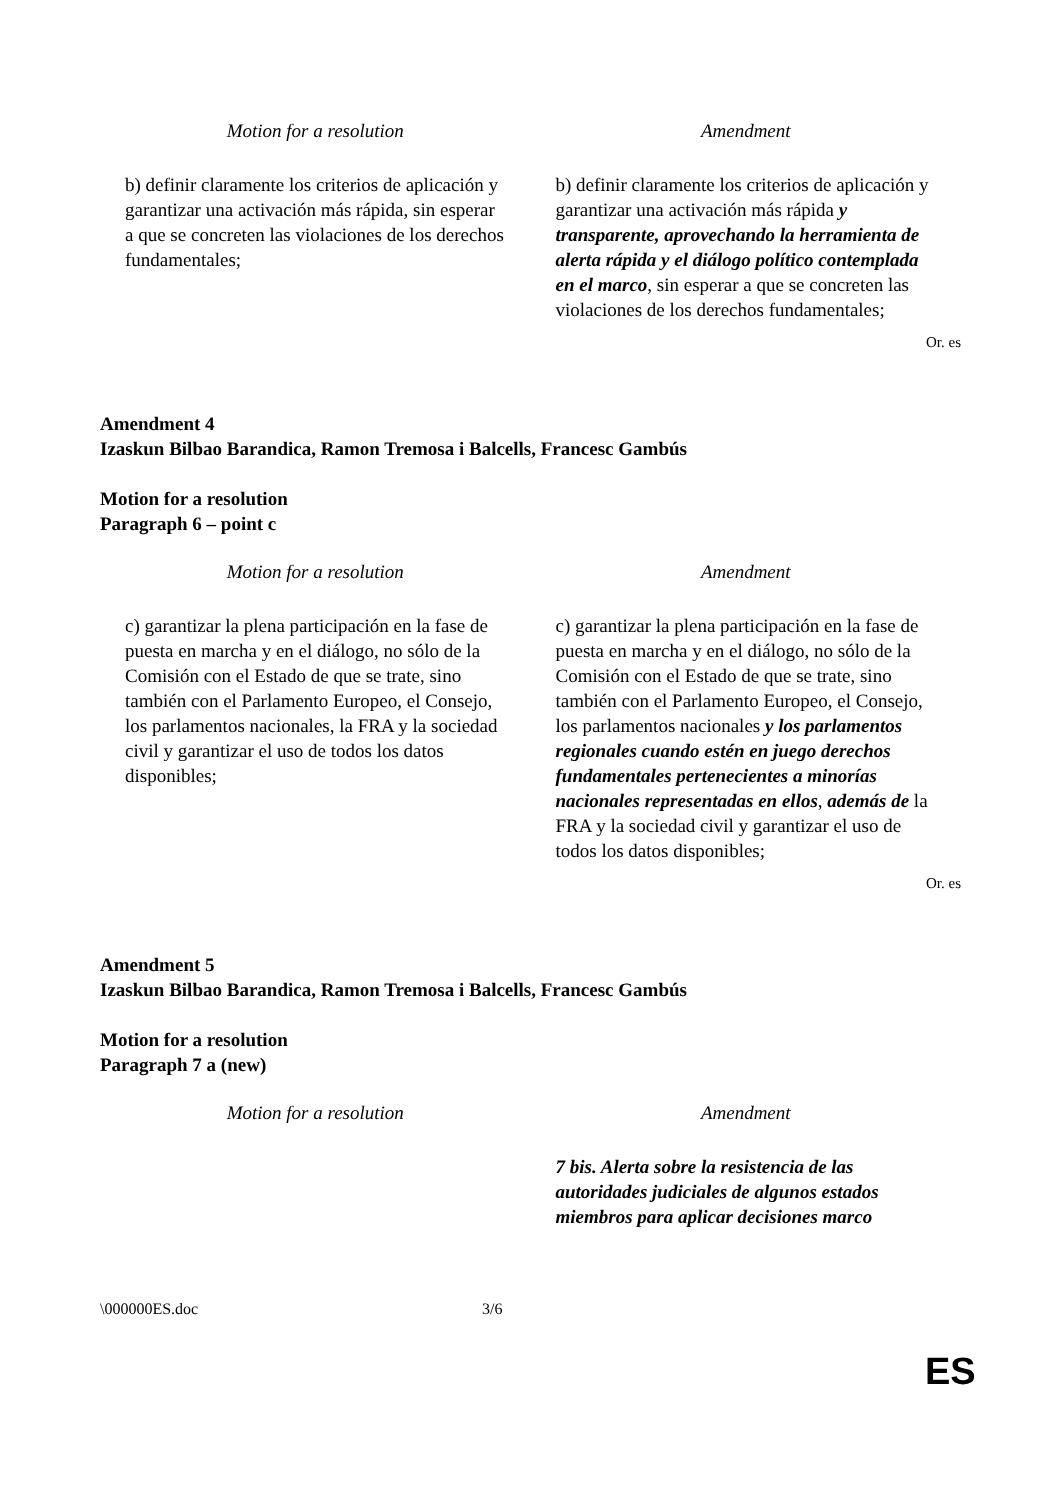| Motion for a resolution | Amendment |
| --- | --- |
| b) definir claramente los criterios de aplicación y garantizar una activación más rápida, sin esperar a que se concreten las violaciones de los derechos fundamentales; | b) definir claramente los criterios de aplicación y garantizar una activación más rápida y transparente, aprovechando la herramienta de alerta rápida y el diálogo político contemplada en el marco , sin esperar a que se concreten las violaciones de los derechos fundamentales; |
Or. es
Amendment 4
Izaskun Bilbao Barandica, Ramon Tremosa i Balcells, Francesc Gambús
Motion for a resolution
Paragraph 6 – point c
| Motion for a resolution | Amendment |
| --- | --- |
| c) garantizar la plena participación en la fase de puesta en marcha y en el diálogo, no sólo de la Comisión con el Estado de que se trate, sino también con el Parlamento Europeo, el Consejo, los parlamentos nacionales, la FRA y la sociedad civil y garantizar el uso de todos los datos disponibles; | c) garantizar la plena participación en la fase de puesta en marcha y en el diálogo, no sólo de la Comisión con el Estado de que se trate, sino también con el Parlamento Europeo, el Consejo, los parlamentos nacionales y los parlamentos regionales cuando estén en juego derechos fundamentales pertenecientes a minorías nacionales representadas en ellos , además de la FRA y la sociedad civil y garantizar el uso de todos los datos disponibles; |
Or. es
Amendment 5
Izaskun Bilbao Barandica, Ramon Tremosa i Balcells, Francesc Gambús
Motion for a resolution
Paragraph 7 a (new)
| Motion for a resolution | Amendment |
| --- | --- |
| | 7 bis. Alerta sobre la resistencia de las autoridades judiciales de algunos estados miembros para aplicar decisiones marco |
\000000ES.doc 3/6
ES